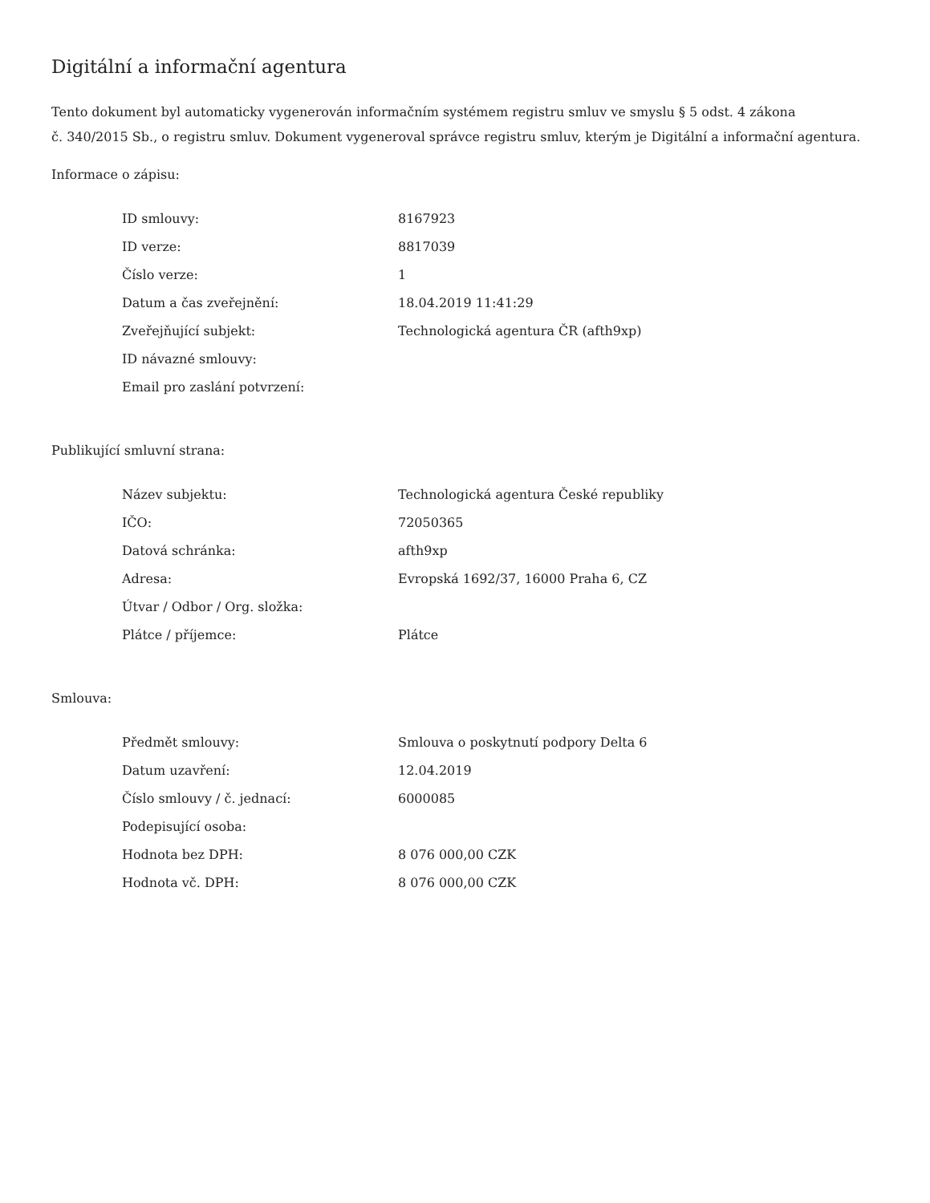Digitální a informační agentura
Tento dokument byl automaticky vygenerován informačním systémem registru smluv ve smyslu § 5 odst. 4 zákona
č. 340/2015 Sb., o registru smluv. Dokument vygeneroval správce registru smluv, kterým je Digitální a informační agentura.
Informace o zápisu:
| ID smlouvy: | 8167923 |
| ID verze: | 8817039 |
| Číslo verze: | 1 |
| Datum a čas zveřejnění: | 18.04.2019 11:41:29 |
| Zveřejňující subjekt: | Technologická agentura ČR (afth9xp) |
| ID návazné smlouvy: | |
| Email pro zaslání potvrzení: | |
Publikující smluvní strana:
| Název subjektu: | Technologická agentura České republiky |
| IČO: | 72050365 |
| Datová schránka: | afth9xp |
| Adresa: | Evropská 1692/37, 16000 Praha 6, CZ |
| Útvar / Odbor / Org. složka: | |
| Plátce / příjemce: | Plátce |
Smlouva:
| Předmět smlouvy: | Smlouva o poskytnutí podpory Delta 6 |
| Datum uzavření: | 12.04.2019 |
| Číslo smlouvy / č. jednací: | 6000085 |
| Podepisující osoba: | |
| Hodnota bez DPH: | 8 076 000,00 CZK |
| Hodnota vč. DPH: | 8 076 000,00 CZK |